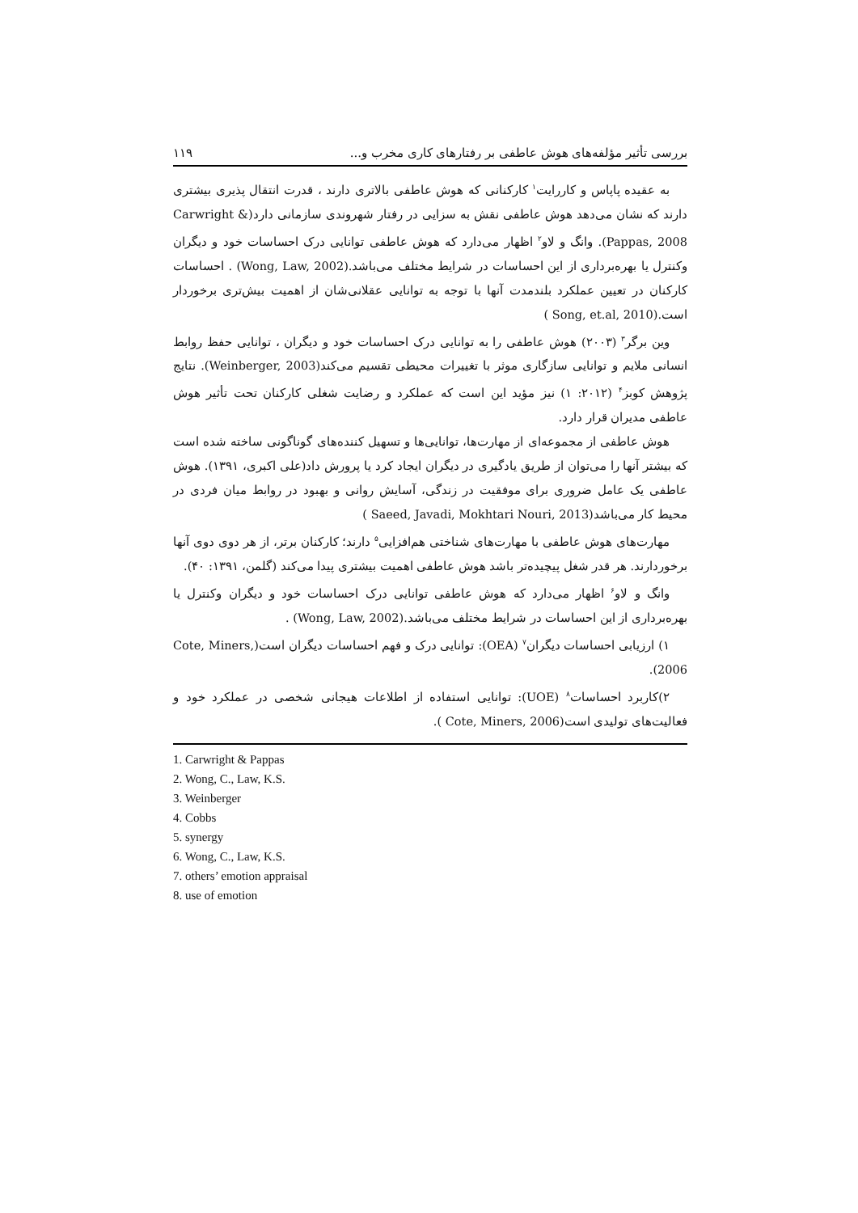بررسی تأثیر مؤلفه‌های هوش عاطفی بر رفتارهای کاری مخرب و... ۱۱۹
به عقیده پاپاس و کاررایت<sup>۱</sup> کارکنانی که هوش عاطفی بالاتری دارند ، قدرت انتقال پذیری بیشتری دارند که نشان می‌دهد هوش عاطفی نقش به سزایی در رفتار شهروندی سازمانی دارد(Carwright & Pappas, 2008). وانگ و لاو<sup>۲</sup> اظهار می‌دارد که هوش عاطفی توانایی درک احساسات خود و دیگران وکنترل یا بهره‌برداری از این احساسات در شرایط مختلف می‌باشد.(Wong, Law, 2002) . احساسات کارکنان در تعیین عملکرد بلندمدت آنها با توجه به توانایی عقلانی‌شان از اهمیت بیش‌تری برخوردار است.(Song, et.al, 2010 )
وین برگر<sup>۳</sup> (۲۰۰۳) هوش عاطفی را به توانایی درک احساسات خود و دیگران ، توانایی حفظ روابط انسانی ملایم و توانایی سازگاری موثر با تغییرات محیطی تقسیم می‌کند(Weinberger, 2003). نتایج پژوهش کوبز<sup>۴</sup> (۲۰۱۲: ۱) نیز مؤید این است که عملکرد و رضایت شغلی کارکنان تحت تأثیر هوش عاطفی مدیران قرار دارد.
هوش عاطفی از مجموعه‌ای از مهارت‌ها، توانایی‌ها و تسهیل کننده‌های گوناگونی ساخته شده است که بیشتر آنها را می‌توان از طریق یادگیری در دیگران ایجاد کرد یا پرورش داد(علی اکبری، ۱۳۹۱). هوش عاطفی یک عامل ضروری برای موفقیت در زندگی، آسایش روانی و بهبود در روابط میان فردی در محیط کار می‌باشد(Saeed, Javadi, Mokhtari Nouri, 2013 )
مهارت‌های هوش عاطفی با مهارت‌های شناختی هم‌افزایی<sup>۵</sup> دارند؛ کارکنان برتر، از هر دوی دوی آنها برخوردارند. هر قدر شغل پیچیده‌تر باشد هوش عاطفی اهمیت بیشتری پیدا می‌کند (گلمن، ۱۳۹۱: ۴۰).
وانگ و لاو<sup>۶</sup> اظهار می‌دارد که هوش عاطفی توانایی درک احساسات خود و دیگران وکنترل یا بهره‌برداری از این احساسات در شرایط مختلف می‌باشد.(Wong, Law, 2002) .
۱) ارزیابی احساسات دیگران<sup>۷</sup> (OEA): توانایی درک و فهم احساسات دیگران است(Cote, Miners, 2006).
۲)کاربرد احساسات<sup>۸</sup> (UOE): توانایی استفاده از اطلاعات هیجانی شخصی در عملکرد خود و فعالیت‌های تولیدی است(Cote, Miners, 2006 ).
1. Carwright & Pappas
2. Wong, C., Law, K.S.
3. Weinberger
4. Cobbs
5. synergy
6. Wong, C., Law, K.S.
7. others’ emotion appraisal
8. use of emotion